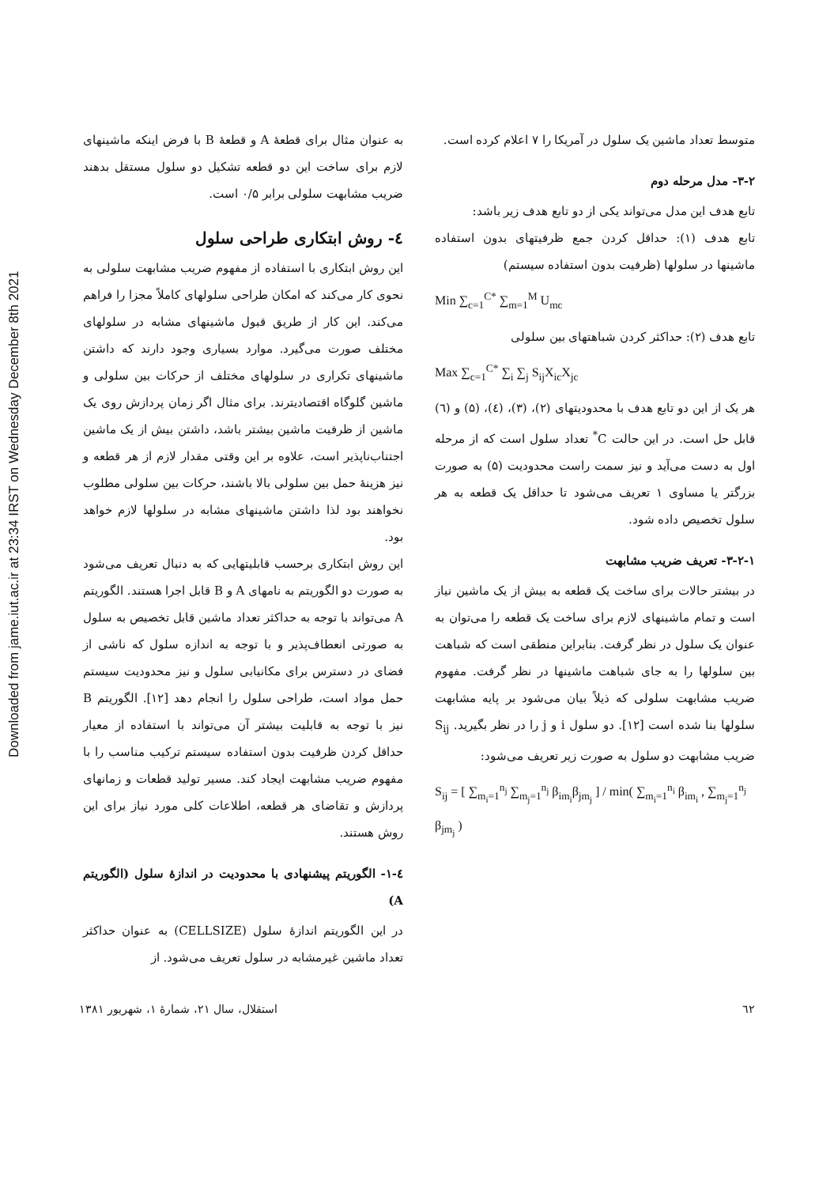Downloaded from jame.iut.ac.ir at 23:34 IRST on Wednesday December 8th 2021
متوسط تعداد ماشین یک سلول در آمریکا را ۷ اعلام کرده است.
۳-۲- مدل مرحله دوم
تابع هدف این مدل می‌تواند یکی از دو تابع هدف زیر باشد:
تابع هدف (۱): حداقل کردن جمع ظرفیتهای بدون استفاده ماشینها در سلولها (ظرفیت بدون استفاده سیستم)
Min ∑<sub>c=1</sub><sup>C*</sup> ∑<sub>m=1</sub><sup>M</sup> U<sub>mc</sub>
تابع هدف (۲): حداکثر کردن شباهتهای بین سلولی
Max ∑<sub>c=1</sub><sup>C*</sup> ∑<sub>i</sub> ∑<sub>j</sub> S<sub>ij</sub>X<sub>ic</sub>X<sub>jc</sub>
هر یک از این دو تابع هدف با محدودیتهای (۲)، (۳)، (٤)، (۵) و (٦) قابل حل است. در این حالت C<sup>*</sup> تعداد سلول است که از مرحله اول به دست می‌آید و نیز سمت راست محدودیت (۵) به صورت بزرگتر یا مساوی ۱ تعریف می‌شود تا حداقل یک قطعه به هر سلول تخصیص داده شود.
۳-۲-۱- تعریف ضریب مشابهت
در بیشتر حالات برای ساخت یک قطعه به بیش از یک ماشین نیاز است و تمام ماشینهای لازم برای ساخت یک قطعه را می‌توان به عنوان یک سلول در نظر گرفت. بنابراین منطقی است که شباهت بین سلولها را به جای شباهت ماشینها در نظر گرفت. مفهوم ضریب مشابهت سلولی که ذیلاً بیان می‌شود بر پایه مشابهت سلولها بنا شده است [۱۲]. دو سلول i و j را در نظر بگیرید. S<sub>ij</sub> ضریب مشابهت دو سلول به صورت زیر تعریف می‌شود:
S<sub>ij</sub> = [ ∑<sub>m<sub>i</sub>=1</sub><sup>n<sub>j</sub></sup> ∑<sub>m<sub>j</sub>=1</sub><sup>n<sub>j</sub></sup> β<sub>im<sub>i</sub></sub>β<sub>jm<sub>j</sub></sub> ] / min( ∑<sub>m<sub>i</sub>=1</sub><sup>n<sub>i</sub></sup> β<sub>im<sub>i</sub></sub> , ∑<sub>m<sub>j</sub>=1</sub><sup>n<sub>j</sub></sup> β<sub>jm<sub>j</sub></sub> )
به عنوان مثال برای قطعهٔ A و قطعهٔ B با فرض اینکه ماشینهای لازم برای ساخت این دو قطعه تشکیل دو سلول مستقل بدهند ضریب مشابهت سلولی برابر ۰/۵ است.
٤- روش ابتکاری طراحی سلول
این روش ابتکاری با استفاده از مفهوم ضریب مشابهت سلولی به نحوی کار می‌کند که امکان طراحی سلولهای کاملاً مجزا را فراهم می‌کند. این کار از طریق قبول ماشینهای مشابه در سلولهای مختلف صورت می‌گیرد. موارد بسیاری وجود دارند که داشتن ماشینهای تکراری در سلولهای مختلف از حرکات بین سلولی و ماشین گلوگاه اقتصادیترند. برای مثال اگر زمان پردازش روی یک ماشین از ظرفیت ماشین بیشتر باشد، داشتن بیش از یک ماشین اجتناب‌ناپذیر است، علاوه بر این وقتی مقدار لازم از هر قطعه و نیز هزینهٔ حمل بین سلولی بالا باشند، حرکات بین سلولی مطلوب نخواهند بود لذا داشتن ماشینهای مشابه در سلولها لازم خواهد بود.
این روش ابتکاری برحسب قابلیتهایی که به دنبال تعریف می‌شود به صورت دو الگوریتم به نامهای A و B قابل اجرا هستند. الگوریتم A می‌تواند با توجه به حداکثر تعداد ماشین قابل تخصیص به سلول به صورتی انعطاف‌پذیر و با توجه به اندازه سلول که ناشی از فضای در دسترس برای مکانیابی سلول و نیز محدودیت سیستم حمل مواد است، طراحی سلول را انجام دهد [۱۲]. الگوریتم B نیز با توجه به قابلیت بیشتر آن می‌تواند با استفاده از معیار حداقل کردن ظرفیت بدون استفاده سیستم ترکیب مناسب را با مفهوم ضریب مشابهت ایجاد کند. مسیر تولید قطعات و زمانهای پردازش و تقاضای هر قطعه، اطلاعات کلی مورد نیاز برای این روش هستند.
٤-۱- الگوریتم پیشنهادی با محدودیت در اندازهٔ سلول (الگوریتم A)
در این الگوریتم اندازهٔ سلول (CELLSIZE) به عنوان حداکثر تعداد ماشین غیرمشابه در سلول تعریف می‌شود. از
٦٢ استقلال، سال ۲۱، شمارهٔ ۱، شهریور ۱۳۸۱